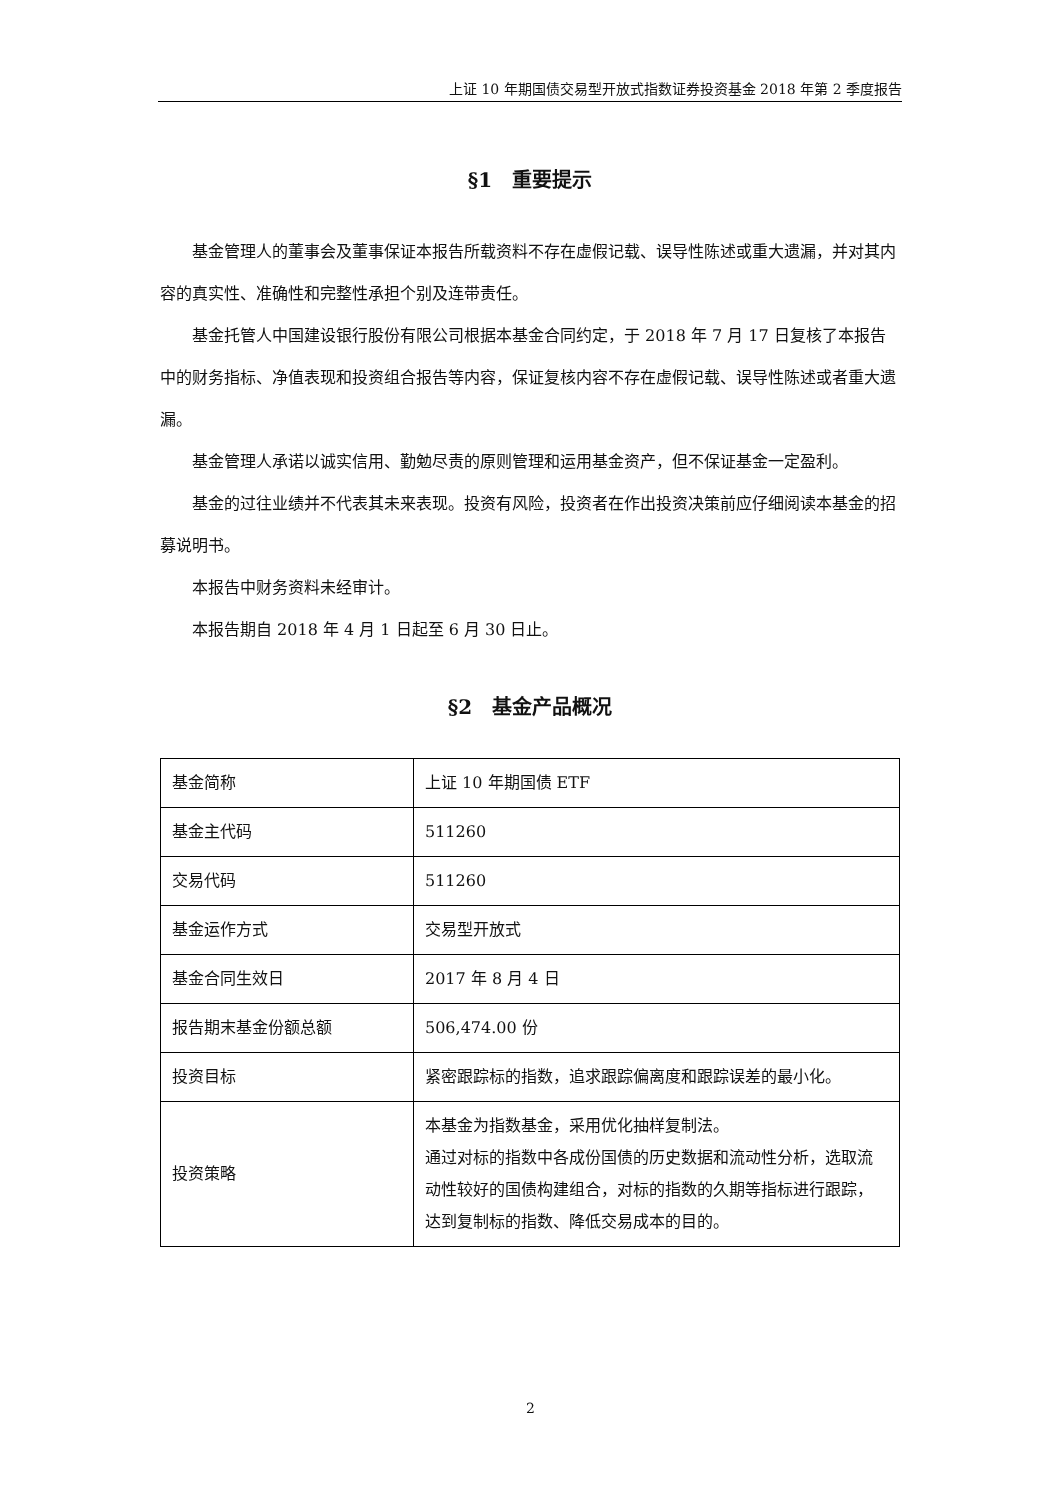上证 10 年期国债交易型开放式指数证券投资基金 2018 年第 2 季度报告
§1　重要提示
基金管理人的董事会及董事保证本报告所载资料不存在虚假记载、误导性陈述或重大遗漏，并对其内容的真实性、准确性和完整性承担个别及连带责任。
基金托管人中国建设银行股份有限公司根据本基金合同约定，于 2018 年 7 月 17 日复核了本报告中的财务指标、净值表现和投资组合报告等内容，保证复核内容不存在虚假记载、误导性陈述或者重大遗漏。
基金管理人承诺以诚实信用、勤勉尽责的原则管理和运用基金资产，但不保证基金一定盈利。
基金的过往业绩并不代表其未来表现。投资有风险，投资者在作出投资决策前应仔细阅读本基金的招募说明书。
本报告中财务资料未经审计。
本报告期自 2018 年 4 月 1 日起至 6 月 30 日止。
§2　基金产品概况
| 基金简称 | 上证 10 年期国债 ETF |
| 基金主代码 | 511260 |
| 交易代码 | 511260 |
| 基金运作方式 | 交易型开放式 |
| 基金合同生效日 | 2017 年 8 月 4 日 |
| 报告期末基金份额总额 | 506,474.00 份 |
| 投资目标 | 紧密跟踪标的指数，追求跟踪偏离度和跟踪误差的最小化。 |
| 投资策略 | 本基金为指数基金，采用优化抽样复制法。 通过对标的指数中各成份国债的历史数据和流动性分析，选取流动性较好的国债构建组合，对标的指数的久期等指标进行跟踪，达到复制标的指数、降低交易成本的目的。 |
2